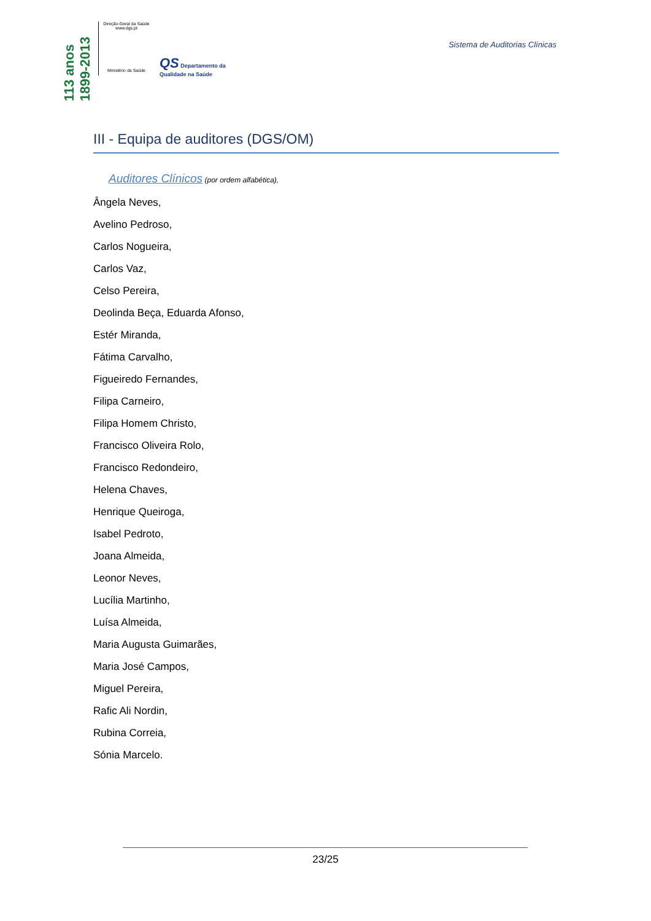113 anos 1899-2013
Direção-Geral da Saúde
www.dgs.pt
Ministério da Saúde
QS Departamento da
Qualidade na Saúde
Sistema de Auditorias Clínicas
III - Equipa de auditores (DGS/OM)
Auditores Clínicos (por ordem alfabética),
Ângela Neves,
Avelino Pedroso,
Carlos Nogueira,
Carlos Vaz,
Celso Pereira,
Deolinda Beça, Eduarda Afonso,
Estér Miranda,
Fátima Carvalho,
Figueiredo Fernandes,
Filipa Carneiro,
Filipa Homem Christo,
Francisco Oliveira Rolo,
Francisco Redondeiro,
Helena Chaves,
Henrique Queiroga,
Isabel Pedroto,
Joana Almeida,
Leonor Neves,
Lucília Martinho,
Luísa Almeida,
Maria Augusta Guimarães,
Maria José Campos,
Miguel Pereira,
Rafic Ali Nordin,
Rubina Correia,
Sónia Marcelo.
23/25